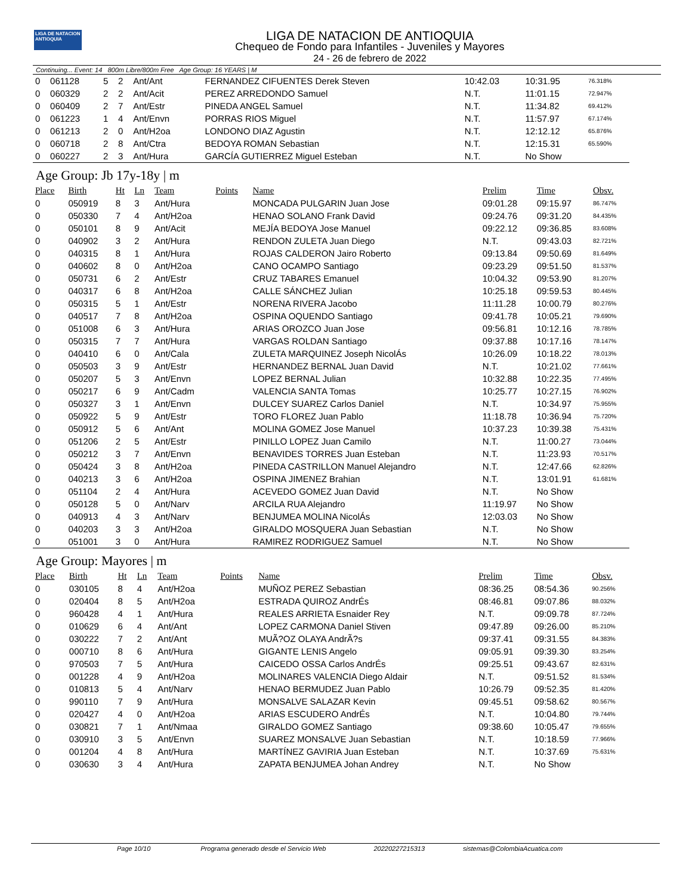LIGA DE NATACION ANTIOQUIA
LIGA DE NATACION DE ANTIOQUIA
Chequeo de Fondo para Infantiles - Juveniles y Mayores
24 - 26 de febrero de 2022
Continuing... Event: 14 800m Libre/800m Free Age Group: 16 YEARS | M
| 0 | 061128 | 5 | 2 | Ant/Ant | | FERNANDEZ CIFUENTES Derek Steven | 10:42.03 | 10:31.95 | 76.318% |
| 0 | 060329 | 2 | 2 | Ant/Acit | | PEREZ ARREDONDO Samuel | N.T. | 11:01.15 | 72.947% |
| 0 | 060409 | 2 | 7 | Ant/Estr | | PINEDA ANGEL Samuel | N.T. | 11:34.82 | 69.412% |
| 0 | 061223 | 1 | 4 | Ant/Envn | | PORRAS RIOS Miguel | N.T. | 11:57.97 | 67.174% |
| 0 | 061213 | 2 | 0 | Ant/H2oa | | LONDONO DIAZ Agustin | N.T. | 12:12.12 | 65.876% |
| 0 | 060718 | 2 | 8 | Ant/Ctra | | BEDOYA ROMAN Sebastian | N.T. | 12:15.31 | 65.590% |
| 0 | 060227 | 2 | 3 | Ant/Hura | | GARCÍA GUTIERREZ Miguel Esteban | N.T. | No Show | |
Age Group: Jb 17y-18y | m
| Place | Birth | Ht | Ln | Team | Points | Name | Prelim | Time | Obsv. |
| --- | --- | --- | --- | --- | --- | --- | --- | --- | --- |
| 0 | 050919 | 8 | 3 | Ant/Hura | | MONCADA PULGARIN Juan Jose | 09:01.28 | 09:15.97 | 86.747% |
| 0 | 050330 | 7 | 4 | Ant/H2oa | | HENAO SOLANO Frank David | 09:24.76 | 09:31.20 | 84.435% |
| 0 | 050101 | 8 | 9 | Ant/Acit | | MEJÍA BEDOYA Jose Manuel | 09:22.12 | 09:36.85 | 83.608% |
| 0 | 040902 | 3 | 2 | Ant/Hura | | RENDON ZULETA Juan Diego | N.T. | 09:43.03 | 82.721% |
| 0 | 040315 | 8 | 1 | Ant/Hura | | ROJAS CALDERON Jairo Roberto | 09:13.84 | 09:50.69 | 81.649% |
| 0 | 040602 | 8 | 0 | Ant/H2oa | | CANO OCAMPO Santiago | 09:23.29 | 09:51.50 | 81.537% |
| 0 | 050731 | 6 | 2 | Ant/Estr | | CRUZ TABARES Emanuel | 10:04.32 | 09:53.90 | 81.207% |
| 0 | 040317 | 6 | 8 | Ant/H2oa | | CALLE SÁNCHEZ Julian | 10:25.18 | 09:59.53 | 80.445% |
| 0 | 050315 | 5 | 1 | Ant/Estr | | NORENA RIVERA Jacobo | 11:11.28 | 10:00.79 | 80.276% |
| 0 | 040517 | 7 | 8 | Ant/H2oa | | OSPINA OQUENDO Santiago | 09:41.78 | 10:05.21 | 79.690% |
| 0 | 051008 | 6 | 3 | Ant/Hura | | ARIAS OROZCO Juan Jose | 09:56.81 | 10:12.16 | 78.785% |
| 0 | 050315 | 7 | 7 | Ant/Hura | | VARGAS ROLDAN Santiago | 09:37.88 | 10:17.16 | 78.147% |
| 0 | 040410 | 6 | 0 | Ant/Cala | | ZULETA MARQUINEZ Joseph NicolÁs | 10:26.09 | 10:18.22 | 78.013% |
| 0 | 050503 | 3 | 9 | Ant/Estr | | HERNANDEZ BERNAL Juan David | N.T. | 10:21.02 | 77.661% |
| 0 | 050207 | 5 | 3 | Ant/Envn | | LOPEZ BERNAL Julian | 10:32.88 | 10:22.35 | 77.495% |
| 0 | 050217 | 6 | 9 | Ant/Cadm | | VALENCIA SANTA Tomas | 10:25.77 | 10:27.15 | 76.902% |
| 0 | 050327 | 3 | 1 | Ant/Envn | | DULCEY SUAREZ Carlos Daniel | N.T. | 10:34.97 | 75.955% |
| 0 | 050922 | 5 | 9 | Ant/Estr | | TORO FLOREZ Juan Pablo | 11:18.78 | 10:36.94 | 75.720% |
| 0 | 050912 | 5 | 6 | Ant/Ant | | MOLINA GOMEZ Jose Manuel | 10:37.23 | 10:39.38 | 75.431% |
| 0 | 051206 | 2 | 5 | Ant/Estr | | PINILLO LOPEZ Juan Camilo | N.T. | 11:00.27 | 73.044% |
| 0 | 050212 | 3 | 7 | Ant/Envn | | BENAVIDES TORRES Juan Esteban | N.T. | 11:23.93 | 70.517% |
| 0 | 050424 | 3 | 8 | Ant/H2oa | | PINEDA CASTRILLON Manuel Alejandro | N.T. | 12:47.66 | 62.826% |
| 0 | 040213 | 3 | 6 | Ant/H2oa | | OSPINA JIMENEZ Brahian | N.T. | 13:01.91 | 61.681% |
| 0 | 051104 | 2 | 4 | Ant/Hura | | ACEVEDO GOMEZ Juan David | N.T. | No Show | |
| 0 | 050128 | 5 | 0 | Ant/Narv | | ARCILA RUA Alejandro | 11:19.97 | No Show | |
| 0 | 040913 | 4 | 3 | Ant/Narv | | BENJUMEA MOLINA NicolÁs | 12:03.03 | No Show | |
| 0 | 040203 | 3 | 3 | Ant/H2oa | | GIRALDO MOSQUERA Juan Sebastian | N.T. | No Show | |
| 0 | 051001 | 3 | 0 | Ant/Hura | | RAMIREZ RODRIGUEZ Samuel | N.T. | No Show | |
Age Group: Mayores | m
| Place | Birth | Ht | Ln | Team | Points | Name | Prelim | Time | Obsv. |
| --- | --- | --- | --- | --- | --- | --- | --- | --- | --- |
| 0 | 030105 | 8 | 4 | Ant/H2oa | | MUÑOZ PEREZ Sebastian | 08:36.25 | 08:54.36 | 90.256% |
| 0 | 020404 | 8 | 5 | Ant/H2oa | | ESTRADA QUIROZ AndrÉs | 08:46.81 | 09:07.86 | 88.032% |
| 0 | 960428 | 4 | 1 | Ant/Hura | | REALES ARRIETA Esnaider Rey | N.T. | 09:09.78 | 87.724% |
| 0 | 010629 | 6 | 4 | Ant/Ant | | LOPEZ CARMONA Daniel Stiven | 09:47.89 | 09:26.00 | 85.210% |
| 0 | 030222 | 7 | 2 | Ant/Ant | | MUÃ?OZ OLAYA AndrÃ?s | 09:37.41 | 09:31.55 | 84.383% |
| 0 | 000710 | 8 | 6 | Ant/Hura | | GIGANTE LENIS Angelo | 09:05.91 | 09:39.30 | 83.254% |
| 0 | 970503 | 7 | 5 | Ant/Hura | | CAICEDO OSSA Carlos AndrÉs | 09:25.51 | 09:43.67 | 82.631% |
| 0 | 001228 | 4 | 9 | Ant/H2oa | | MOLINARES VALENCIA Diego Aldair | N.T. | 09:51.52 | 81.534% |
| 0 | 010813 | 5 | 4 | Ant/Narv | | HENAO BERMUDEZ Juan Pablo | 10:26.79 | 09:52.35 | 81.420% |
| 0 | 990110 | 7 | 9 | Ant/Hura | | MONSALVE SALAZAR Kevin | 09:45.51 | 09:58.62 | 80.567% |
| 0 | 020427 | 4 | 0 | Ant/H2oa | | ARIAS ESCUDERO AndrÉs | N.T. | 10:04.80 | 79.744% |
| 0 | 030821 | 7 | 1 | Ant/Nmaa | | GIRALDO GOMEZ Santiago | 09:38.60 | 10:05.47 | 79.655% |
| 0 | 030910 | 3 | 5 | Ant/Envn | | SUAREZ MONSALVE Juan Sebastian | N.T. | 10:18.59 | 77.966% |
| 0 | 001204 | 4 | 8 | Ant/Hura | | MARTÍNEZ GAVIRIA Juan Esteban | N.T. | 10:37.69 | 75.631% |
| 0 | 030630 | 3 | 4 | Ant/Hura | | ZAPATA BENJUMEA Johan Andrey | N.T. | No Show | |
Page 10/10 Programa generado desde el Servicio Web 20220227215313 sistemas@ColombiaAcuatica.com